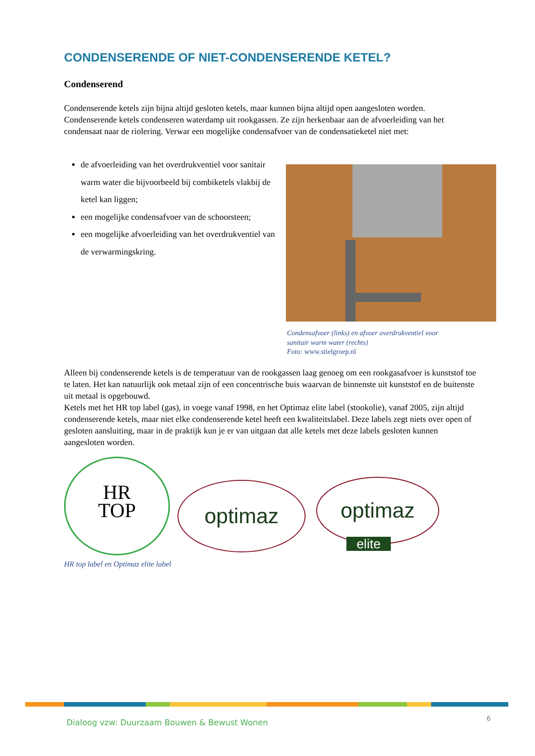CONDENSERENDE OF NIET-CONDENSERENDE KETEL?
Condenserend
Condenserende ketels zijn bijna altijd gesloten ketels, maar kunnen bijna altijd open aangesloten worden.
Condenserende ketels condenseren waterdamp uit rookgassen. Ze zijn herkenbaar aan de afvoerleiding van het condensaat naar de riolering. Verwar een mogelijke condensafvoer van de condensatieketel niet met:
de afvoerleiding van het overdrukventiel voor sanitair warm water die bijvoorbeeld bij combiketels vlakbij de ketel kan liggen;
een mogelijke condensafvoer van de schoorsteen;
een mogelijke afvoerleiding van het overdrukventiel van de verwarmingskring.
Condensafvoer (links) en afvoer overdrukventiel voor
sanitair warm water (rechts)
Foto: www.stielgroep.nl
Alleen bij condenserende ketels is de temperatuur van de rookgassen laag genoeg om een rookgasafvoer is kunststof toe te laten. Het kan natuurlijk ook metaal zijn of een concentrische buis waarvan de binnenste uit kunststof en de buitenste uit metaal is opgebouwd.
Ketels met het HR top label (gas), in voege vanaf 1998, en het Optimaz elite label (stookolie), vanaf 2005, zijn altijd condenserende ketels, maar niet elke condenserende ketel heeft een kwaliteitslabel. Deze labels zegt niets over open of gesloten aansluiting, maar in de praktijk kun je er van uitgaan dat alle ketels met deze labels gesloten kunnen aangesloten worden.
HR
TOP
optimaz optimaz
elite
HR top label en Optimaz elite label
Dialoog vzw: Duurzaam Bouwen & Bewust Wonen
6